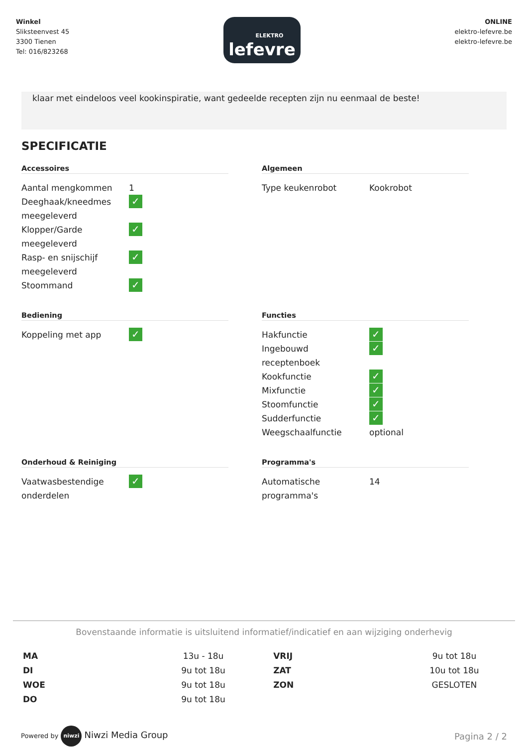Winkel
Sliksteenvest 45
3300 Tienen
Tel: 016/823268
ELEKTRO
lefevre
ONLINE
elektro-lefevre.be
elektro-lefevre.be
klaar met eindeloos veel kookinspiratie, want gedeelde recepten zijn nu eenmaal de beste!
SPECIFICATIE
Accessoires
| Aantal mengkommen | 1 |
| Deeghaak/kneedmes meegeleverd | ✓ |
| Klopper/Garde meegeleverd | ✓ |
| Rasp- en snijschijf meegeleverd | ✓ |
| Stoommand | ✓ |
Algemeen
| Type keukenrobot | Kookrobot |
Bediening
| Koppeling met app | ✓ |
Functies
| Hakfunctie | ✓ |
| Ingebouwd receptenboek | ✓ |
| Kookfunctie | ✓ |
| Mixfunctie | ✓ |
| Stoomfunctie | ✓ |
| Sudderfunctie | ✓ |
| Weegschaalfunctie | optional |
Onderhoud & Reiniging
| Vaatwasbestendige onderdelen | ✓ |
Programma's
| Automatische programma's | 14 |
Bovenstaande informatie is uitsluitend informatief/indicatief en aan wijziging onderhevig
| MA | 13u - 18u | VRIJ | 9u tot 18u |
| DI | 9u tot 18u | ZAT | 10u tot 18u |
| WOE | 9u tot 18u | ZON | GESLOTEN |
| DO | 9u tot 18u | | |
Powered by niwzi Niwzi Media Group
Pagina 2 / 2